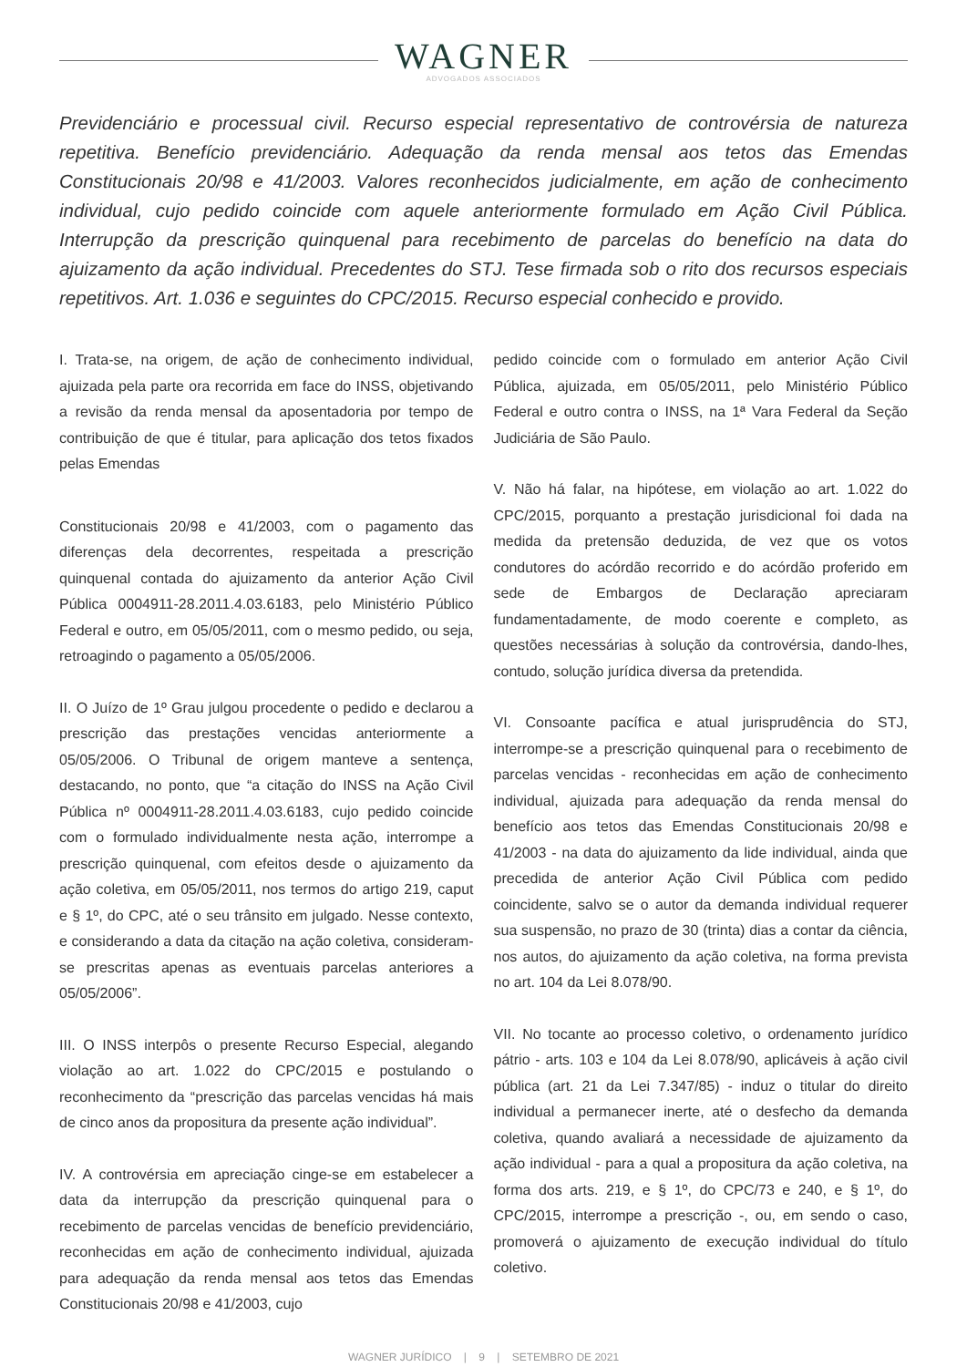WAGNER
ADVOGADOS ASSOCIADOS
Previdenciário e processual civil. Recurso especial representativo de controvérsia de natureza repetitiva. Benefício previdenciário. Adequação da renda mensal aos tetos das Emendas Constitucionais 20/98 e 41/2003. Valores reconhecidos judicialmente, em ação de conhecimento individual, cujo pedido coincide com aquele anteriormente formulado em Ação Civil Pública. Interrupção da prescrição quinquenal para recebimento de parcelas do benefício na data do ajuizamento da ação individual. Precedentes do STJ. Tese firmada sob o rito dos recursos especiais repetitivos. Art. 1.036 e seguintes do CPC/2015. Recurso especial conhecido e provido.
I. Trata-se, na origem, de ação de conhecimento individual, ajuizada pela parte ora recorrida em face do INSS, objetivando a revisão da renda mensal da aposentadoria por tempo de contribuição de que é titular, para aplicação dos tetos fixados pelas Emendas
Constitucionais 20/98 e 41/2003, com o pagamento das diferenças dela decorrentes, respeitada a prescrição quinquenal contada do ajuizamento da anterior Ação Civil Pública 0004911-28.2011.4.03.6183, pelo Ministério Público Federal e outro, em 05/05/2011, com o mesmo pedido, ou seja, retroagindo o pagamento a 05/05/2006.
II. O Juízo de 1º Grau julgou procedente o pedido e declarou a prescrição das prestações vencidas anteriormente a 05/05/2006. O Tribunal de origem manteve a sentença, destacando, no ponto, que “a citação do INSS na Ação Civil Pública nº 0004911-28.2011.4.03.6183, cujo pedido coincide com o formulado individualmente nesta ação, interrompe a prescrição quinquenal, com efeitos desde o ajuizamento da ação coletiva, em 05/05/2011, nos termos do artigo 219, caput e § 1º, do CPC, até o seu trânsito em julgado. Nesse contexto, e considerando a data da citação na ação coletiva, consideram-se prescritas apenas as eventuais parcelas anteriores a 05/05/2006”.
III. O INSS interpôs o presente Recurso Especial, alegando violação ao art. 1.022 do CPC/2015 e postulando o reconhecimento da “prescrição das parcelas vencidas há mais de cinco anos da propositura da presente ação individual”.
IV. A controvérsia em apreciação cinge-se em estabelecer a data da interrupção da prescrição quinquenal para o recebimento de parcelas vencidas de benefício previdenciário, reconhecidas em ação de conhecimento individual, ajuizada para adequação da renda mensal aos tetos das Emendas Constitucionais 20/98 e 41/2003, cujo
pedido coincide com o formulado em anterior Ação Civil Pública, ajuizada, em 05/05/2011, pelo Ministério Público Federal e outro contra o INSS, na 1ª Vara Federal da Seção Judiciária de São Paulo.
V. Não há falar, na hipótese, em violação ao art. 1.022 do CPC/2015, porquanto a prestação jurisdicional foi dada na medida da pretensão deduzida, de vez que os votos condutores do acórdão recorrido e do acórdão proferido em sede de Embargos de Declaração apreciaram fundamentadamente, de modo coerente e completo, as questões necessárias à solução da controvérsia, dando-lhes, contudo, solução jurídica diversa da pretendida.
VI. Consoante pacífica e atual jurisprudência do STJ, interrompe-se a prescrição quinquenal para o recebimento de parcelas vencidas - reconhecidas em ação de conhecimento individual, ajuizada para adequação da renda mensal do benefício aos tetos das Emendas Constitucionais 20/98 e 41/2003 - na data do ajuizamento da lide individual, ainda que precedida de anterior Ação Civil Pública com pedido coincidente, salvo se o autor da demanda individual requerer sua suspensão, no prazo de 30 (trinta) dias a contar da ciência, nos autos, do ajuizamento da ação coletiva, na forma prevista no art. 104 da Lei 8.078/90.
VII. No tocante ao processo coletivo, o ordenamento jurídico pátrio - arts. 103 e 104 da Lei 8.078/90, aplicáveis à ação civil pública (art. 21 da Lei 7.347/85) - induz o titular do direito individual a permanecer inerte, até o desfecho da demanda coletiva, quando avaliará a necessidade de ajuizamento da ação individual - para a qual a propositura da ação coletiva, na forma dos arts. 219, e § 1º, do CPC/73 e 240, e § 1º, do CPC/2015, interrompe a prescrição -, ou, em sendo o caso, promoverá o ajuizamento de execução individual do título coletivo.
WAGNER JURÍDICO | 9 | SETEMBRO DE 2021